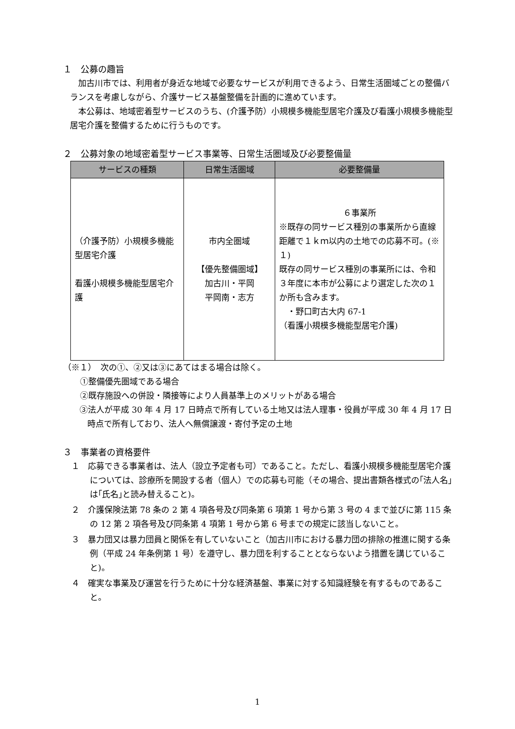１　公募の趣旨
加古川市では、利用者が身近な地域で必要なサービスが利用できるよう、日常生活圏域ごとの整備バランスを考慮しながら、介護サービス基盤整備を計画的に進めています。
本公募は、地域密着型サービスのうち、(介護予防）小規模多機能型居宅介護及び看護小規模多機能型居宅介護を整備するために行うものです。
２　公募対象の地域密着型サービス事業等、日常生活圏域及び必要整備量
| サービスの種類 | 日常生活圏域 | 必要整備量 |
| --- | --- | --- |
| （介護予防）小規模多機能型居宅介護 看護小規模多機能型居宅介護 | 市内全圏域 【優先整備圏域】 加古川・平岡 平岡南・志方 | ６事業所 ※既存の同サービス種別の事業所から直線距離で１ｋｍ以内の土地での応募不可。(※１) 既存の同サービス種別の事業所には、令和３年度に本市が公募により選定した次の１か所も含みます。 ・野口町古大内 67-1 （看護小規模多機能型居宅介護) |
（※１）　次の①、②又は③にあてはまる場合は除く。
①整備優先圏域である場合
②既存施設への併設・隣接等により人員基準上のメリットがある場合
③法人が平成 30 年 4 月 17 日時点で所有している土地又は法人理事・役員が平成 30 年 4 月 17 日時点で所有しており、法人へ無償譲渡・寄付予定の土地
３　事業者の資格要件
１　応募できる事業者は、法人（設立予定者も可）であること。ただし、看護小規模多機能型居宅介護については、診療所を開設する者（個人）での応募も可能（その場合、提出書類各様式の｢法人名｣は｢氏名｣と読み替えること)。
２　介護保険法第 78 条の 2 第 4 項各号及び同条第 6 項第 1 号から第 3 号の 4 まで並びに第 115 条の 12 第 2 項各号及び同条第 4 項第 1 号から第 6 号までの規定に該当しないこと。
３　暴力団又は暴力団員と関係を有していないこと（加古川市における暴力団の排除の推進に関する条例（平成 24 年条例第 1 号）を遵守し、暴力団を利することとならないよう措置を講じていること)。
４　確実な事業及び運営を行うために十分な経済基盤、事業に対する知識経験を有するものであること。
1